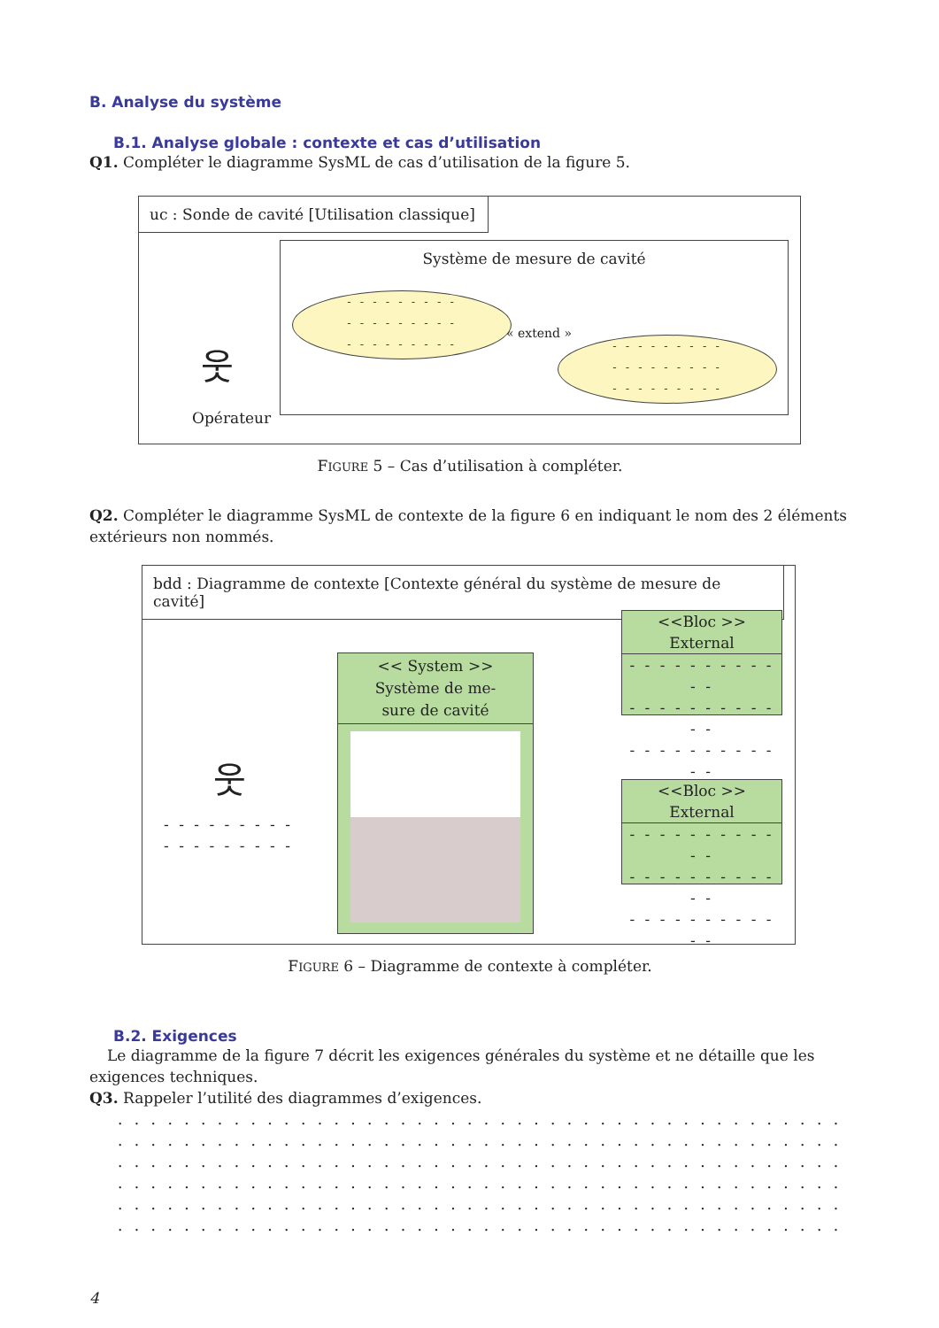B. Analyse du système
B.1. Analyse globale : contexte et cas d’utilisation
Q1. Compléter le diagramme SysML de cas d’utilisation de la figure 5.
uc : Sonde de cavité [Utilisation classique]
Système de mesure de cavité
- - - - - - - - -
- - - - - - - - -
- - - - - - - - -
« extend »
- - - - - - - - -
- - - - - - - - -
- - - - - - - - -
Opérateur
웃
FIGURE 5 – Cas d’utilisation à compléter.
Q2. Compléter le diagramme SysML de contexte de la figure 6 en indiquant le nom des 2 éléments extérieurs non nommés.
bdd : Diagramme de contexte [Contexte général du système de mesure de cavité]
웃
- - - - - - - - -
- - - - - - - - -
<< System >>
Système de me-
sure de cavité
<<Bloc >>
External
- - - - - - - - - - - -
- - - - - - - - - - - -
- - - - - - - - - - - -
<<Bloc >>
External
- - - - - - - - - - - -
- - - - - - - - - - - -
- - - - - - - - - - - -
FIGURE 6 – Diagramme de contexte à compléter.
B.2. Exigences
Le diagramme de la figure 7 décrit les exigences générales du système et ne détaille que les exigences techniques.
Q3. Rappeler l’utilité des diagrammes d’exigences.
. . . . . . . . . . . . . . . . . . . . . . . . . . . . . . . . . . . . . . . . . . . . . . . . . . . . . . . . . . . . . . . .
. . . . . . . . . . . . . . . . . . . . . . . . . . . . . . . . . . . . . . . . . . . . . . . . . . . . . . . . . . . . . . . .
. . . . . . . . . . . . . . . . . . . . . . . . . . . . . . . . . . . . . . . . . . . . . . . . . . . . . . . . . . . . . . . .
. . . . . . . . . . . . . . . . . . . . . . . . . . . . . . . . . . . . . . . . . . . . . . . . . . . . . . . . . . . . . . . .
. . . . . . . . . . . . . . . . . . . . . . . . . . . . . . . . . . . . . . . . . . . . . . . . . . . . . . . . . . . . . . . .
. . . . . . . . . . . . . . . . . . . . . . . . . . . . . . . . . . . . . . . . . . . . . . . . . . . . . . . . . . . . . . . .
4